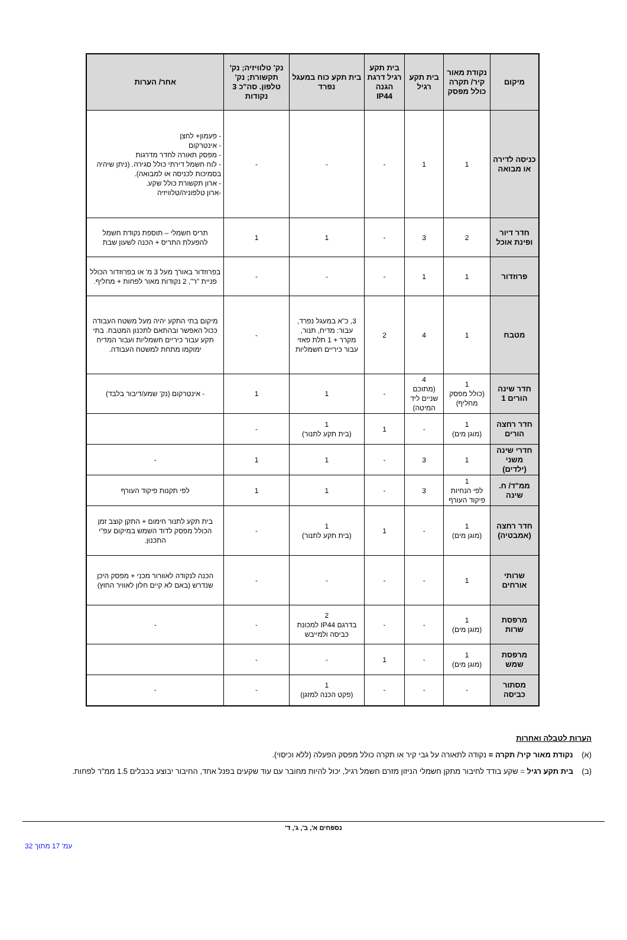| מיקום | נקודת מאור קיר/ תקרה כולל מפסק | בית תקע רגיל | בית תקע רגיל דרגת הגנה IP44 | בית תקע כוח במעגל נפרד | נק' טלוויזיה; נק' תקשורת; נק' טלפון. סה"כ 3 נקודות | אחר/ הערות |
| --- | --- | --- | --- | --- | --- | --- |
| כניסה לדירה או מבואה | 1 | 1 | - | - | - | - פעמון+ לחצן - אינטרקום - מפסק תאורה לחדר מדרגות - לוח חשמל דירתי כולל סגירה. (ניתן שיהיה בסמיכות לכניסה או למבואה). - ארון תקשורת כולל שקע. -ארון טלפוניה/טלוויזיה |
| חדר דיור ופינת אוכל | 2 | 3 | - | 1 | 1 | תריס חשמלי – תוספת נקודת חשמל להפעלת התריס + הכנה לשעון שבת |
| פרוזדור | 1 | 1 | - | - | - | בפרוזדור באורך מעל 3 מ' או בפרוזדור הכולל פניית "ר", 2 נקודות מאור לפחות + מחליף. |
| מטבח | 1 | 4 | 2 | 3, כ"א במעגל נפרד, עבור: מדיח, תנור, מקרר + 1 תלת פאזי עבור כיריים חשמליות | - | מיקום בתי התקע יהיה מעל משטח העבודה ככול האפשר ובהתאם לתכנון המטבח. בתי תקע עבור כיריים חשמליות ועבור המדיח ימוקמו מתחת למשטח העבודה. |
| חדר שינה הורים 1 | 1 (כולל מפסק מחליף) | 4 (מתוכם שניים ליד המיטה) | - | 1 | 1 | - אינטרקום (נק' שמע/דיבור בלבד) |
| חדר רחצה הורים | 1 (מוגן מים) | - | 1 | 1 (בית תקע לתנור) | - | |
| חדרי שינה משני (ילדים) | 1 | 3 | - | 1 | 1 | - |
| ממ"ד/ ח. שינה | 1 לפי הנחיות פיקוד העורף | 3 | - | 1 | 1 | לפי תקנות פיקוד העורף |
| חדר רחצה (אמבטיה) | 1 (מוגן מים) | - | 1 | 1 (בית תקע לתנור) | - | בית תקע לתנור חימום + התקן קוצב זמן הכולל מפסק לדוד השמש במיקום עפ"י התכנון. |
| שרותי אורחים | 1 | - | - | - | - | הכנה לנקודה לאוורור מכני + מפסק היכן שנדרש (באם לא קיים חלון לאוויר החוץ) |
| מרפסת שרות | 1 (מוגן מים) | - | - | 2 בדרגם IP44 למכונת כביסה ולמייבש | - | - |
| מרפסת שמש | 1 (מוגן מים) | - | 1 | - | - | |
| מסתור כביסה | - | - | - | 1 (פקט הכנה למזגן) | - | - |
הערות לטבלה ואחרות
(א) נקודת מאור קיר/ תקרה = נקודה לתאורה על גבי קיר או תקרה כולל מפסק הפעלה (ללא וכיסוי).
(ב) בית תקע רגיל = שקע בודד לחיבור מתקן חשמלי הניזון מזרם חשמל רגיל, יכול להיות מחובר עם עוד שקעים בפנל אחד, החיבור יבוצע בכבלים 1.5 ממ"ר לפחות.
נספחים א', ב', ג', ד'
עמ' 17 מתוך 32